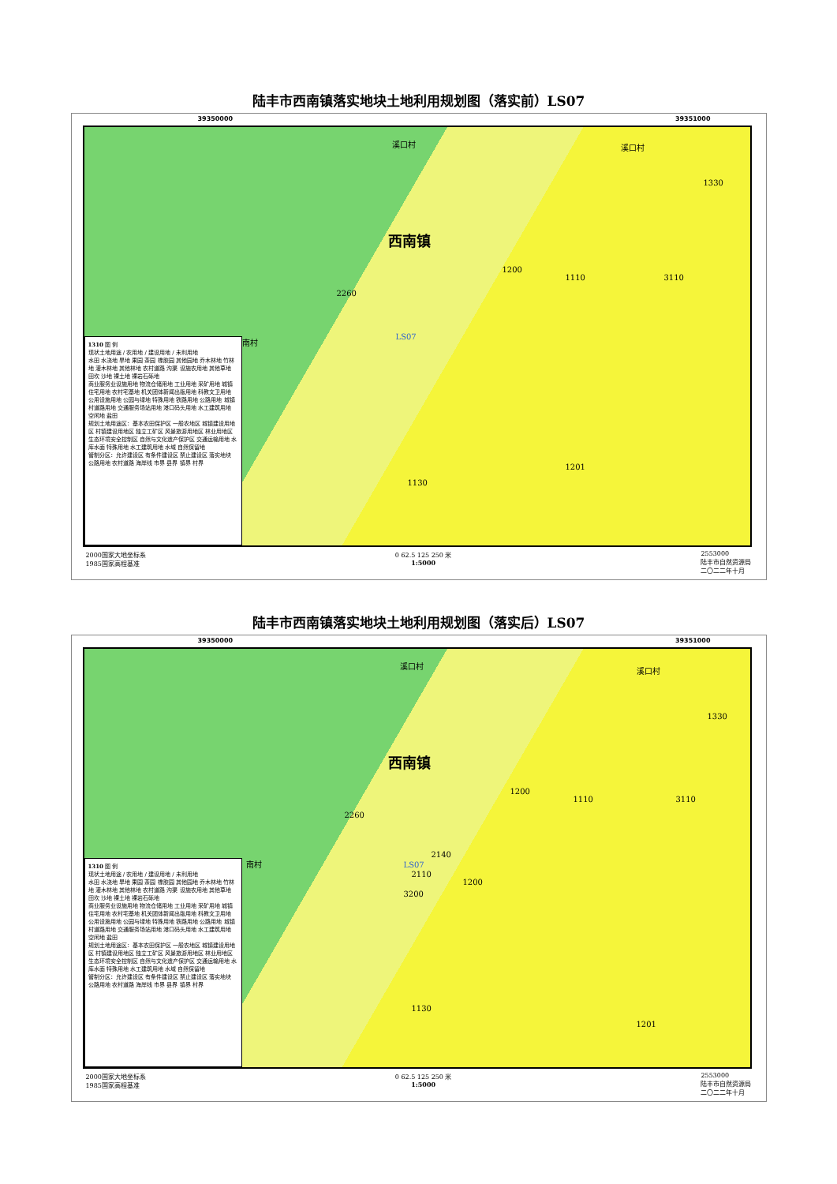陆丰市西南镇落实地块土地利用规划图（落实前）LS07
39350000 39351000
西南镇
溪口村 溪口村
2260
1200
1110 3110
1330
1130
1201
南村 LS07
1310 图 例
现状土地用途 / 农用地 / 建设用地 / 未利用地
水田 水浇地 旱地 果园 茶园 橡胶园 其他园地 乔木林地 竹林地 灌木林地 其他林地 农村道路 沟渠 设施农用地 其他草地 田坎 沙地 裸土地 裸岩石砾地
商业服务业设施用地 物流仓储用地 工业用地 采矿用地 城镇住宅用地 农村宅基地 机关团体新闻出版用地 科教文卫用地 公用设施用地 公园与绿地 特殊用地 铁路用地 公路用地 城镇村道路用地 交通服务场站用地 港口码头用地 水工建筑用地 空闲地 盐田
规划土地用途区：基本农田保护区 一般农地区 城镇建设用地区 村镇建设用地区 独立工矿区 风景旅游用地区 林业用地区 生态环境安全控制区 自然与文化遗产保护区 交通运输用地 水库水面 特殊用地 水工建筑用地 水域 自然保留地
管制分区：允许建设区 有条件建设区 禁止建设区 落实地块 公路用地 农村道路 海岸线 市界 县界 镇界 村界
2000国家大地坐标系
1985国家高程基准 0 62.5 125 250 米
1:5000 2553000
陆丰市自然资源局
二〇二二年十月
陆丰市西南镇落实地块土地利用规划图（落实后）LS07
39350000 39351000
西南镇
溪口村
溪口村
2260
1200
1110 3110
1330
2140
2110
1200
3200
1130
1201
南村 LS07
1310 图 例
现状土地用途 / 农用地 / 建设用地 / 未利用地
水田 水浇地 旱地 果园 茶园 橡胶园 其他园地 乔木林地 竹林地 灌木林地 其他林地 农村道路 沟渠 设施农用地 其他草地 田坎 沙地 裸土地 裸岩石砾地
商业服务业设施用地 物流仓储用地 工业用地 采矿用地 城镇住宅用地 农村宅基地 机关团体新闻出版用地 科教文卫用地 公用设施用地 公园与绿地 特殊用地 铁路用地 公路用地 城镇村道路用地 交通服务场站用地 港口码头用地 水工建筑用地 空闲地 盐田
规划土地用途区：基本农田保护区 一般农地区 城镇建设用地区 村镇建设用地区 独立工矿区 风景旅游用地区 林业用地区 生态环境安全控制区 自然与文化遗产保护区 交通运输用地 水库水面 特殊用地 水工建筑用地 水域 自然保留地
管制分区：允许建设区 有条件建设区 禁止建设区 落实地块 公路用地 农村道路 海岸线 市界 县界 镇界 村界
2000国家大地坐标系
1985国家高程基准 0 62.5 125 250 米
1:5000 2553000
陆丰市自然资源局
二〇二二年十月